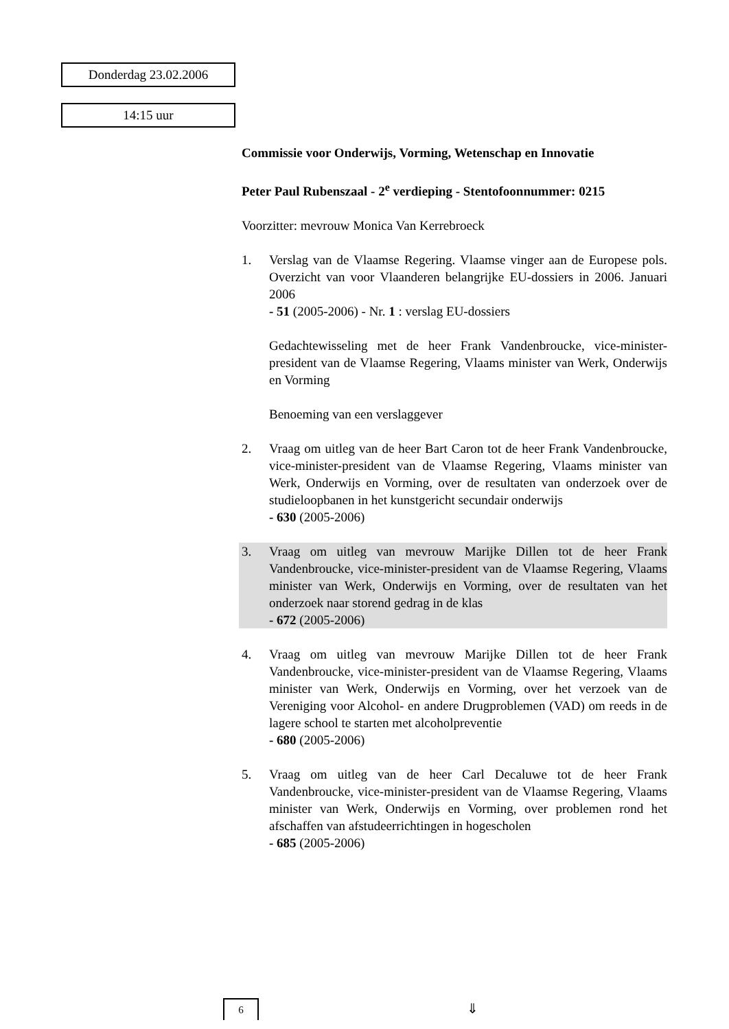Donderdag 23.02.2006
14:15 uur
Commissie voor Onderwijs, Vorming, Wetenschap en Innovatie
Peter Paul Rubenszaal - 2<sup>e</sup> verdieping - Stentofoonnummer: 0215
Voorzitter: mevrouw Monica Van Kerrebroeck
1. Verslag van de Vlaamse Regering. Vlaamse vinger aan de Europese pols. Overzicht van voor Vlaanderen belangrijke EU-dossiers in 2006. Januari 2006
- 51 (2005-2006) - Nr. 1 : verslag EU-dossiers
Gedachtewisseling met de heer Frank Vandenbroucke, vice-minister-president van de Vlaamse Regering, Vlaams minister van Werk, Onderwijs en Vorming
Benoeming van een verslaggever
2. Vraag om uitleg van de heer Bart Caron tot de heer Frank Vandenbroucke, vice-minister-president van de Vlaamse Regering, Vlaams minister van Werk, Onderwijs en Vorming, over de resultaten van onderzoek over de studieloopbanen in het kunstgericht secundair onderwijs
- 630 (2005-2006)
3. Vraag om uitleg van mevrouw Marijke Dillen tot de heer Frank Vandenbroucke, vice-minister-president van de Vlaamse Regering, Vlaams minister van Werk, Onderwijs en Vorming, over de resultaten van het onderzoek naar storend gedrag in de klas
- 672 (2005-2006)
4. Vraag om uitleg van mevrouw Marijke Dillen tot de heer Frank Vandenbroucke, vice-minister-president van de Vlaamse Regering, Vlaams minister van Werk, Onderwijs en Vorming, over het verzoek van de Vereniging voor Alcohol- en andere Drugproblemen (VAD) om reeds in de lagere school te starten met alcoholpreventie
- 680 (2005-2006)
5. Vraag om uitleg van de heer Carl Decaluwe tot de heer Frank Vandenbroucke, vice-minister-president van de Vlaamse Regering, Vlaams minister van Werk, Onderwijs en Vorming, over problemen rond het afschaffen van afstudeerrichtingen in hogescholen
- 685 (2005-2006)
6 ⇓